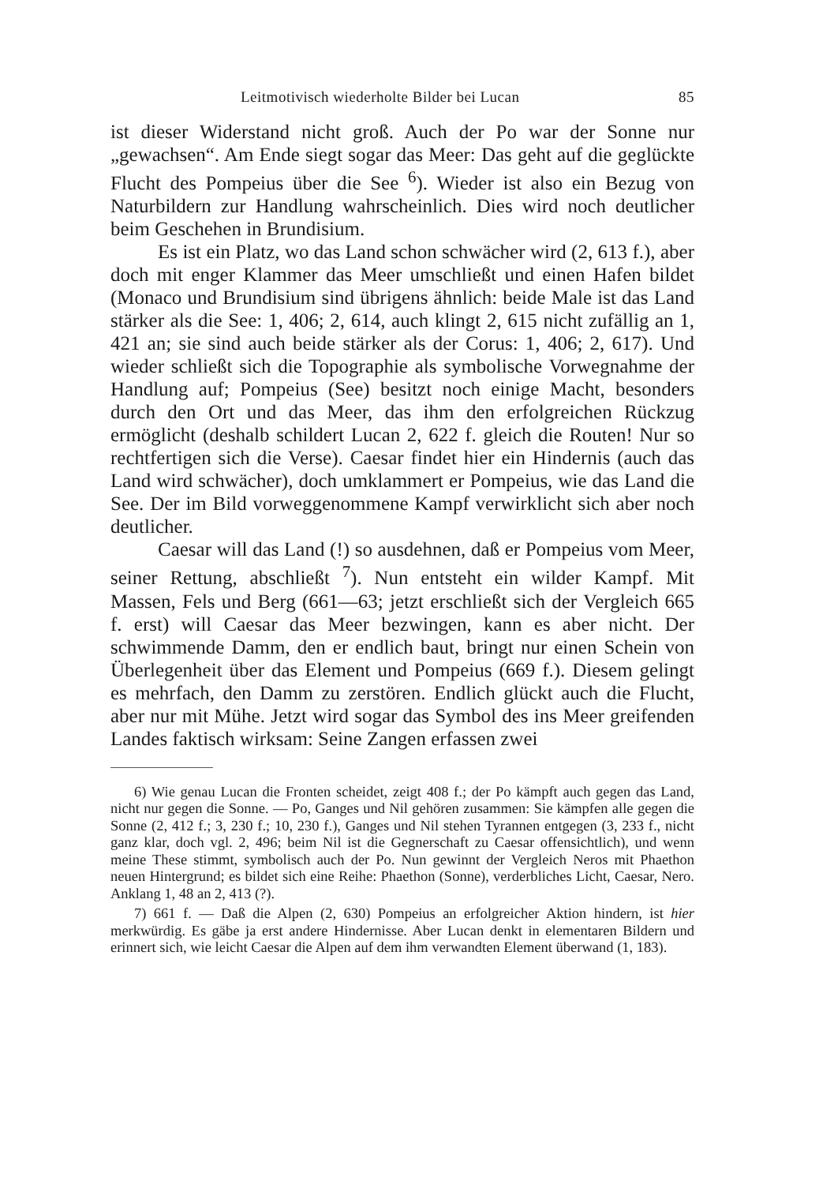Leitmotivisch wiederholte Bilder bei Lucan 85
ist dieser Widerstand nicht groß. Auch der Po war der Sonne nur „gewachsen“. Am Ende siegt sogar das Meer: Das geht auf die geglückte Flucht des Pompeius über die See <sup>6</sup>). Wieder ist also ein Bezug von Naturbildern zur Handlung wahrscheinlich. Dies wird noch deutlicher beim Geschehen in Brundisium.
Es ist ein Platz, wo das Land schon schwächer wird (2, 613 f.), aber doch mit enger Klammer das Meer umschließt und einen Hafen bildet (Monaco und Brundisium sind übrigens ähnlich: beide Male ist das Land stärker als die See: 1, 406; 2, 614, auch klingt 2, 615 nicht zufällig an 1, 421 an; sie sind auch beide stärker als der Corus: 1, 406; 2, 617). Und wieder schließt sich die Topographie als symbolische Vorwegnahme der Handlung auf; Pompeius (See) besitzt noch einige Macht, besonders durch den Ort und das Meer, das ihm den erfolgreichen Rückzug ermöglicht (deshalb schildert Lucan 2, 622 f. gleich die Routen! Nur so rechtfertigen sich die Verse). Caesar findet hier ein Hindernis (auch das Land wird schwächer), doch umklammert er Pompeius, wie das Land die See. Der im Bild vorweggenommene Kampf verwirklicht sich aber noch deutlicher.
Caesar will das Land (!) so ausdehnen, daß er Pompeius vom Meer, seiner Rettung, abschließt <sup>7</sup>). Nun entsteht ein wilder Kampf. Mit Massen, Fels und Berg (661—63; jetzt erschließt sich der Vergleich 665 f. erst) will Caesar das Meer bezwingen, kann es aber nicht. Der schwimmende Damm, den er endlich baut, bringt nur einen Schein von Überlegenheit über das Element und Pompeius (669 f.). Diesem gelingt es mehrfach, den Damm zu zerstören. Endlich glückt auch die Flucht, aber nur mit Mühe. Jetzt wird sogar das Symbol des ins Meer greifenden Landes faktisch wirksam: Seine Zangen erfassen zwei
6) Wie genau Lucan die Fronten scheidet, zeigt 408 f.; der Po kämpft auch gegen das Land, nicht nur gegen die Sonne. — Po, Ganges und Nil gehören zusammen: Sie kämpfen alle gegen die Sonne (2, 412 f.; 3, 230 f.; 10, 230 f.), Ganges und Nil stehen Tyrannen entgegen (3, 233 f., nicht ganz klar, doch vgl. 2, 496; beim Nil ist die Gegnerschaft zu Caesar offensichtlich), und wenn meine These stimmt, symbolisch auch der Po. Nun gewinnt der Vergleich Neros mit Phaethon neuen Hintergrund; es bildet sich eine Reihe: Phaethon (Sonne), verderbliches Licht, Caesar, Nero. Anklang 1, 48 an 2, 413 (?).
7) 661 f. — Daß die Alpen (2, 630) Pompeius an erfolgreicher Aktion hindern, ist hier merkwürdig. Es gäbe ja erst andere Hindernisse. Aber Lucan denkt in elementaren Bildern und erinnert sich, wie leicht Caesar die Alpen auf dem ihm verwandten Element überwand (1, 183).